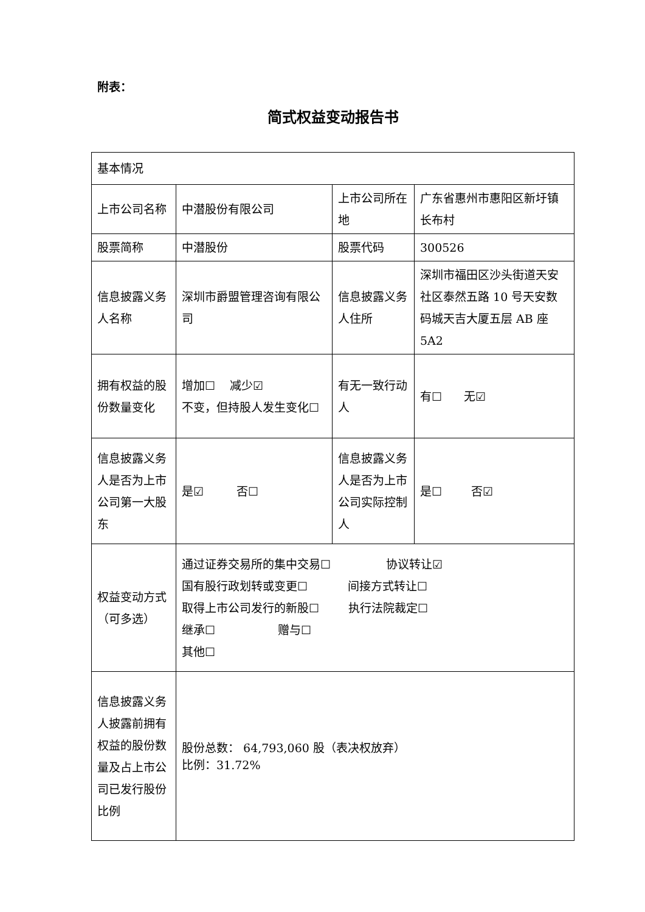附表：
简式权益变动报告书
| 基本情况 | | | |
| 上市公司名称 | 中潜股份有限公司 | 上市公司所在地 | 广东省惠州市惠阳区新圩镇长布村 |
| 股票简称 | 中潜股份 | 股票代码 | 300526 |
| 信息披露义务人名称 | 深圳市爵盟管理咨询有限公司 | 信息披露义务人住所 | 深圳市福田区沙头街道天安社区泰然五路 10 号天安数码城天吉大厦五层 AB 座 5A2 |
| 拥有权益的股份数量变化 | 增加☐ 减少☑ 不变，但持股人发生变化☐ | 有无一致行动人 | 有☐ 无☑ |
| 信息披露义务人是否为上市公司第一大股东 | 是☑ 否☐ | 信息披露义务人是否为上市公司实际控制人 | 是☐ 否☑ |
| 权益变动方式（可多选） | 通过证券交易所的集中交易☐ 协议转让☑ 国有股行政划转或变更☐ 间接方式转让☐ 取得上市公司发行的新股☐ 执行法院裁定☐ 继承☐ 赠与☐ 其他☐ | | |
| 信息披露义务人披露前拥有权益的股份数量及占上市公司已发行股份比例 | 股份总数： 64,793,060 股（表决权放弃） 比例：31.72% | | |